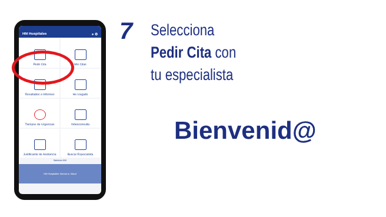HM Hospitales ● ⚙
17
Pedir Cita
Mis Citas
Resultados e Informes
He Llegado
Tiempos de Urgencias
Videoconsulta
Justificante de Asistencia
Buscar Especialista
Noticias HM
HM Hospitales Somos tu Salud
7
Selecciona
Pedir Cita con
tu especialista
Bienvenid@